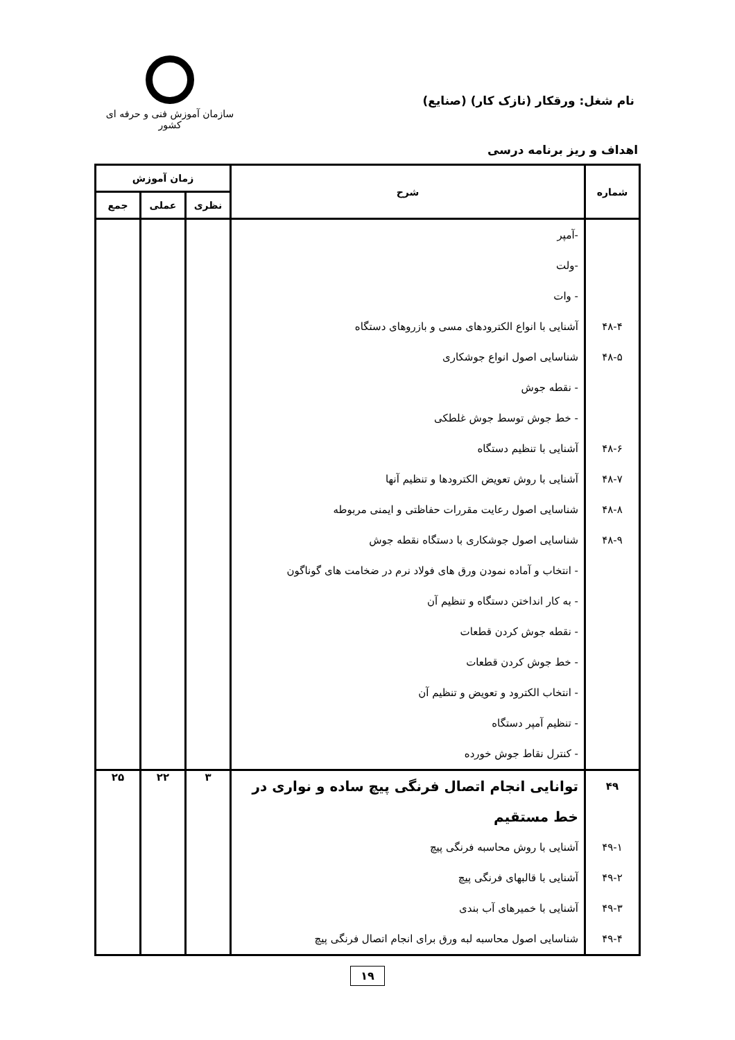نام شغل: ورقکار (نازک کار) (صنایع)
سازمان آموزش فنی و حرفه ای کشور
اهداف و ریز برنامه درسی
| شماره | شرح | زمان آموزش | | |
| --- | --- | --- | --- | --- |
| | | نظری | عملی | جمع |
| ۴۸-۴ ۴۸-۵ ۴۸-۶ ۴۸-۷ ۴۸-۸ ۴۸-۹ | -آمپر -ولت - وات آشنایی با انواع الکترودهای مسی و بازروهای دستگاه شناسایی اصول انواع جوشکاری - نقطه جوش - خط جوش توسط جوش غلطکی آشنایی با تنظیم دستگاه آشنایی با روش تعویض الکترودها و تنظیم آنها شناسایی اصول رعایت مقررات حفاظتی و ایمنی مربوطه شناسایی اصول جوشکاری با دستگاه نقطه جوش - انتخاب و آماده نمودن ورق های فولاد نرم در ضخامت های گوناگون - به کار انداختن دستگاه و تنظیم آن - نقطه جوش کردن قطعات - خط جوش کردن قطعات - انتخاب الکترود و تعویض و تنظیم آن - تنظیم آمپر دستگاه - کنترل نقاط جوش خورده | | | |
| ۴۹ ۴۹-۱ ۴۹-۲ ۴۹-۳ ۴۹-۴ | توانایی انجام اتصال فرنگی پیچ ساده و نواری در خط مستقیم آشنایی با روش محاسبه فرنگی پیچ آشنایی با قالبهای فرنگی پیچ آشنایی با خمیرهای آب بندی شناسایی اصول محاسبه لبه ورق برای انجام اتصال فرنگی پیچ | ۳ | ۲۲ | ۲۵ |
۱۹